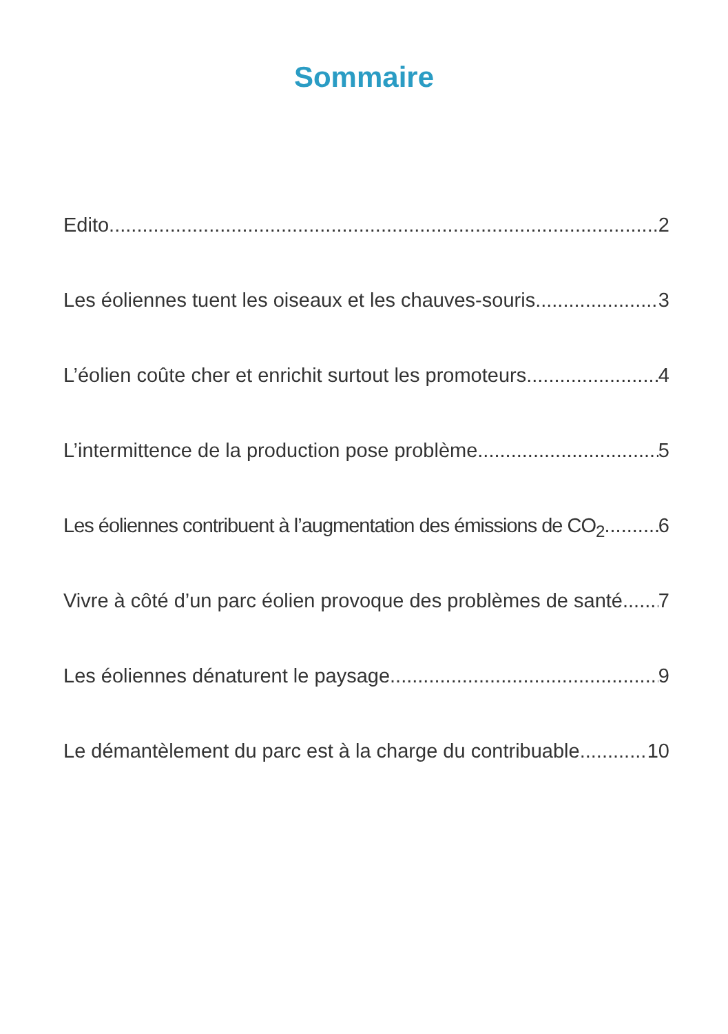Sommaire
Edito 2
Les éoliennes tuent les oiseaux et les chauves-souris 3
L’éolien coûte cher et enrichit surtout les promoteurs 4
L’intermittence de la production pose problème 5
Les éoliennes contribuent à l’augmentation des émissions de CO<sub>2</sub> 6
Vivre à côté d’un parc éolien provoque des problèmes de santé 7
Les éoliennes dénaturent le paysage 9
Le démantèlement du parc est à la charge du contribuable 10